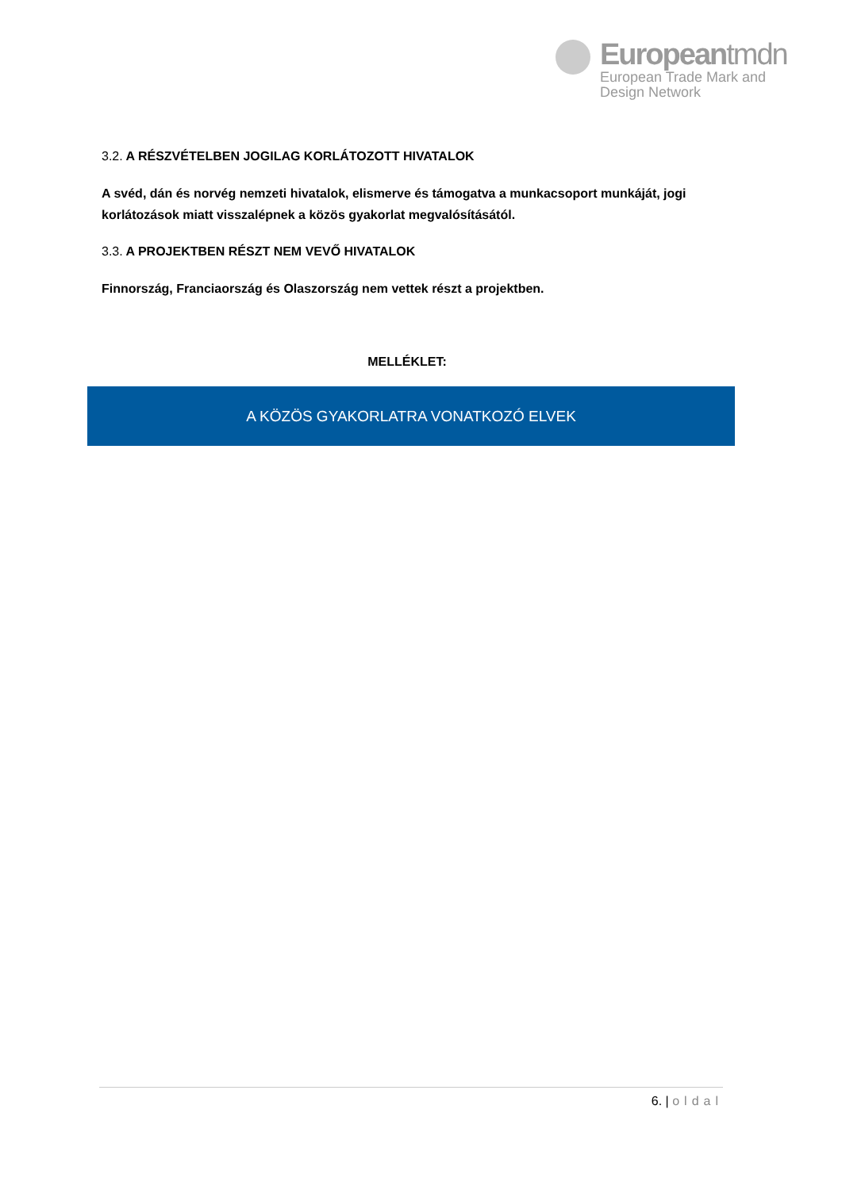Europeantmdn
European Trade Mark and
Design Network
3.2. A RÉSZVÉTELBEN JOGILAG KORLÁTOZOTT HIVATALOK
A svéd, dán és norvég nemzeti hivatalok, elismerve és támogatva a munkacsoport munkáját, jogi korlátozások miatt visszalépnek a közös gyakorlat megvalósításától.
3.3. A PROJEKTBEN RÉSZT NEM VEVŐ HIVATALOK
Finnország, Franciaország és Olaszország nem vettek részt a projektben.
MELLÉKLET:
A KÖZÖS GYAKORLATRA VONATKOZÓ ELVEK
6. | oldal